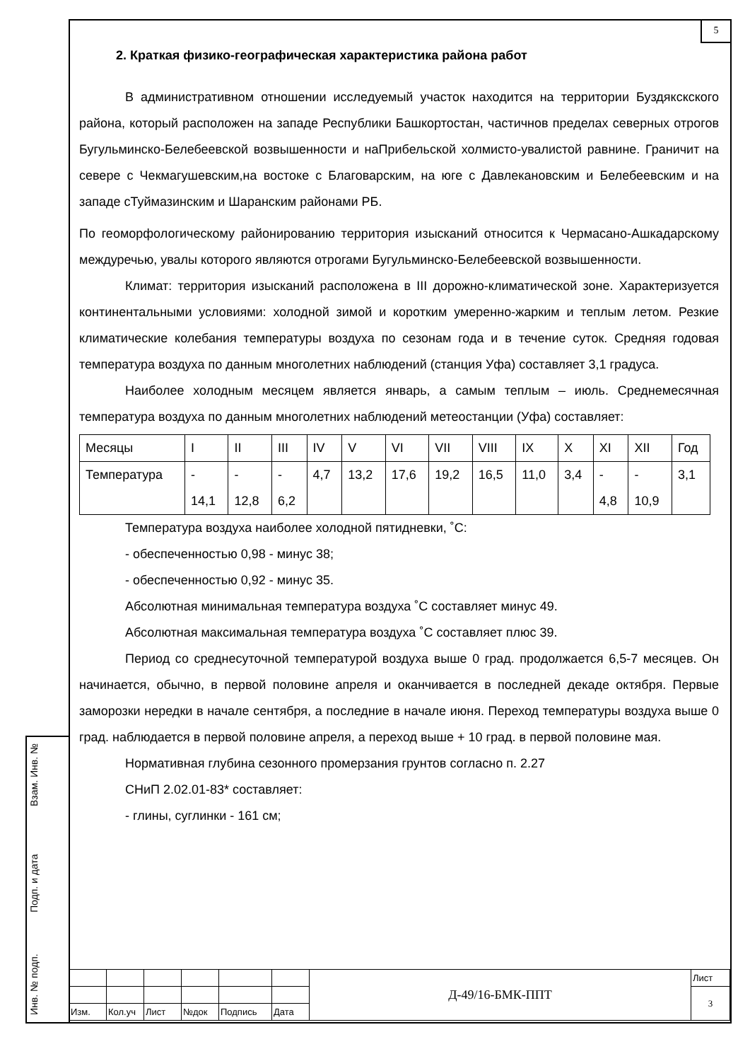5
Взам. Инв. №
Подп. и дата
Инв. № подп.
2. Краткая физико-географическая характеристика района работ
В административном отношении исследуемый участок находится на территории Буздякскского района, который расположен на западе Республики Башкортостан, частичнов пределах северных отрогов Бугульминско-Белебеевской возвышенности и наПрибельской холмисто-увалистой равнине. Граничит на севере с Чекмагушевским,на востоке с Благоварским, на юге с Давлекановским и Белебеевским и на западе сТуймазинским и Шаранским районами РБ.
По геоморфологическому районированию территория изысканий относится к Чермасано-Ашкадарскому междуречью, увалы которого являются отрогами Бугульминско-Белебеевской возвышенности.
Климат: территория изысканий расположена в III дорожно-климатической зоне. Характеризуется континентальными условиями: холодной зимой и коротким умеренно-жарким и теплым летом. Резкие климатические колебания температуры воздуха по сезонам года и в течение суток. Средняя годовая температура воздуха по данным многолетних наблюдений (станция Уфа) составляет 3,1 градуса.
Наиболее холодным месяцем является январь, а самым теплым – июль. Среднемесячная температура воздуха по данным многолетних наблюдений метеостанции (Уфа) составляет:
| Месяцы | I | II | III | IV | V | VI | VII | VIII | IX | X | XI | XII | Год |
| Температура | - 14,1 | - 12,8 | - 6,2 | 4,7 | 13,2 | 17,6 | 19,2 | 16,5 | 11,0 | 3,4 | - 4,8 | - 10,9 | 3,1 |
Температура воздуха наиболее холодной пятидневки, ˚С:
- обеспеченностью 0,98 - минус 38;
- обеспеченностью 0,92 - минус 35.
Абсолютная минимальная температура воздуха ˚С составляет минус 49.
Абсолютная максимальная температура воздуха ˚С составляет плюс 39.
Период со среднесуточной температурой воздуха выше 0 град. продолжается 6,5-7 месяцев. Он начинается, обычно, в первой половине апреля и оканчивается в последней декаде октября. Первые заморозки нередки в начале сентября, а последние в начале июня. Переход температуры воздуха выше 0 град. наблюдается в первой половине апреля, а переход выше + 10 град. в первой половине мая.
Нормативная глубина сезонного промерзания грунтов согласно п. 2.27
СНиП 2.02.01-83* составляет:
- глины, суглинки - 161 см;
| | | | | | | Д-49/16-БМК-ППТ | Лист |
| | | | | | | | 3 |
| Изм. | Кол.уч | Лист | №док | Подпись | Дата | | |